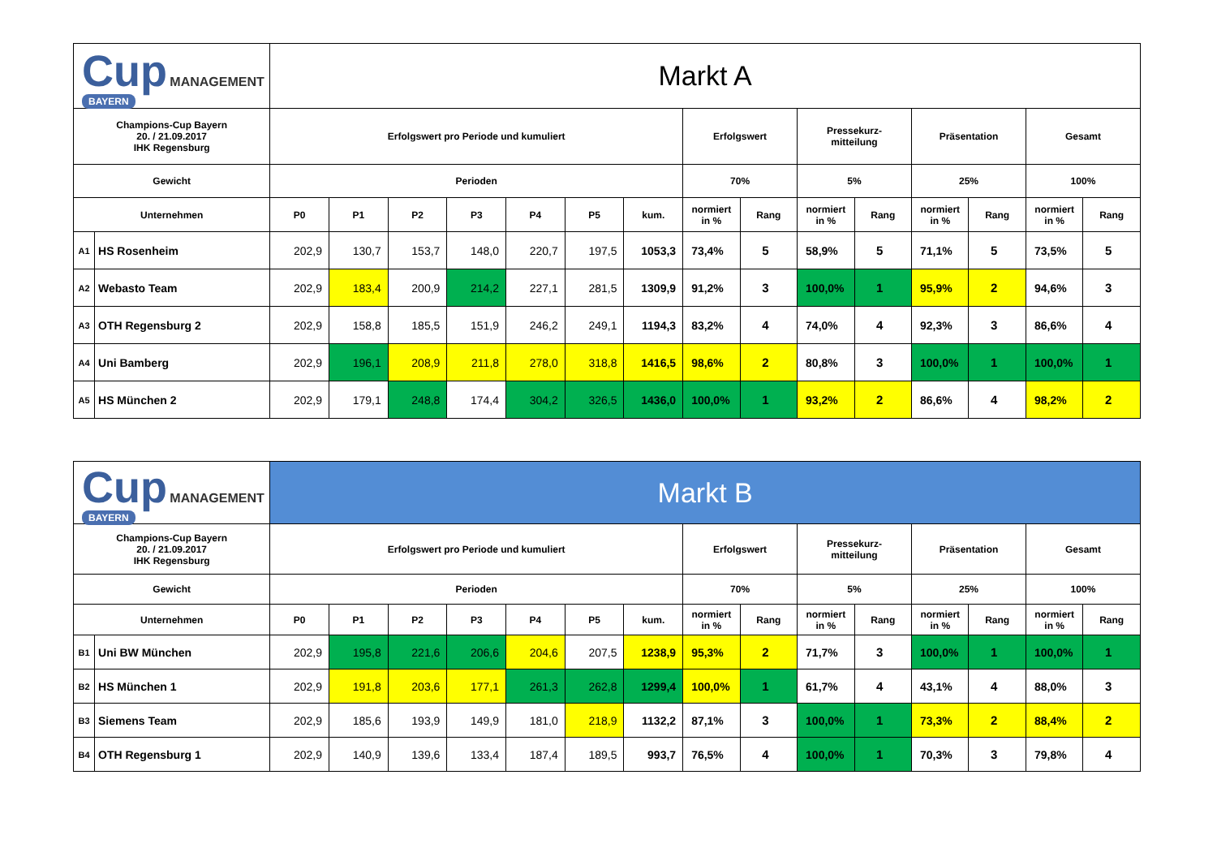| Cup MANAGEMENT BAYERN | | Markt A | | | | | | | | | | | | | | |
| Champions-Cup Bayern 20. / 21.09.2017 IHK Regensburg | | Erfolgswert pro Periode und kumuliert | | | | | | | Erfolgswert | | Pressekurz- mitteilung | | Präsentation | | Gesamt | |
| Gewicht | | Perioden | | | | | | | 70% | | 5% | | 25% | | 100% | |
| Unternehmen | | P0 | P1 | P2 | P3 | P4 | P5 | kum. | normiert in % | Rang | normiert in % | Rang | normiert in % | Rang | normiert in % | Rang |
| A1 | HS Rosenheim | 202,9 | 130,7 | 153,7 | 148,0 | 220,7 | 197,5 | 1053,3 | 73,4% | 5 | 58,9% | 5 | 71,1% | 5 | 73,5% | 5 |
| A2 | Webasto Team | 202,9 | 183,4 | 200,9 | 214,2 | 227,1 | 281,5 | 1309,9 | 91,2% | 3 | 100,0% | 1 | 95,9% | 2 | 94,6% | 3 |
| A3 | OTH Regensburg 2 | 202,9 | 158,8 | 185,5 | 151,9 | 246,2 | 249,1 | 1194,3 | 83,2% | 4 | 74,0% | 4 | 92,3% | 3 | 86,6% | 4 |
| A4 | Uni Bamberg | 202,9 | 196,1 | 208,9 | 211,8 | 278,0 | 318,8 | 1416,5 | 98,6% | 2 | 80,8% | 3 | 100,0% | 1 | 100,0% | 1 |
| A5 | HS München 2 | 202,9 | 179,1 | 248,8 | 174,4 | 304,2 | 326,5 | 1436,0 | 100,0% | 1 | 93,2% | 2 | 86,6% | 4 | 98,2% | 2 |
| Cup MANAGEMENT BAYERN | | Markt B | | | | | | | | | | | | | | |
| Champions-Cup Bayern 20. / 21.09.2017 IHK Regensburg | | Erfolgswert pro Periode und kumuliert | | | | | | | Erfolgswert | | Pressekurz- mitteilung | | Präsentation | | Gesamt | |
| Gewicht | | Perioden | | | | | | | 70% | | 5% | | 25% | | 100% | |
| Unternehmen | | P0 | P1 | P2 | P3 | P4 | P5 | kum. | normiert in % | Rang | normiert in % | Rang | normiert in % | Rang | normiert in % | Rang |
| B1 | Uni BW München | 202,9 | 195,8 | 221,6 | 206,6 | 204,6 | 207,5 | 1238,9 | 95,3% | 2 | 71,7% | 3 | 100,0% | 1 | 100,0% | 1 |
| B2 | HS München 1 | 202,9 | 191,8 | 203,6 | 177,1 | 261,3 | 262,8 | 1299,4 | 100,0% | 1 | 61,7% | 4 | 43,1% | 4 | 88,0% | 3 |
| B3 | Siemens Team | 202,9 | 185,6 | 193,9 | 149,9 | 181,0 | 218,9 | 1132,2 | 87,1% | 3 | 100,0% | 1 | 73,3% | 2 | 88,4% | 2 |
| B4 | OTH Regensburg 1 | 202,9 | 140,9 | 139,6 | 133,4 | 187,4 | 189,5 | 993,7 | 76,5% | 4 | 100,0% | 1 | 70,3% | 3 | 79,8% | 4 |